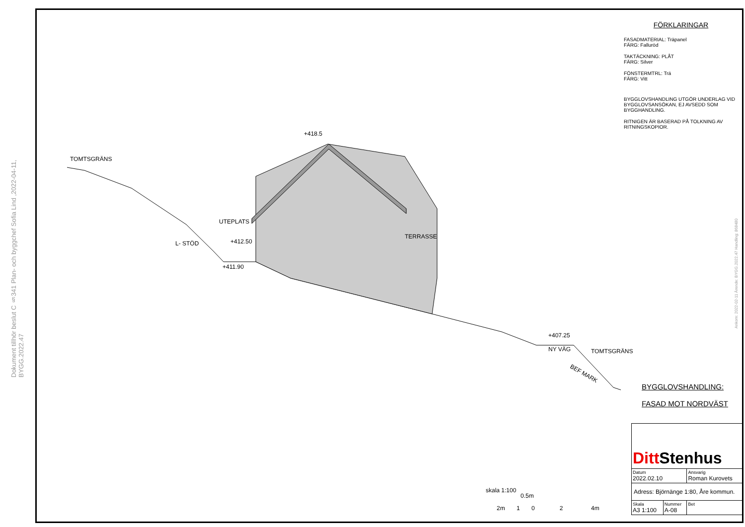Dokument tillhör beslut C §341 Plan- och byggchef Sofia Lind ,2022-04-11, BYGG.2022.47
Ankom: 2022-02-11 Ärende: BYGG.2022.47 Handling: 868480
FÖRKLARINGAR
FASADMATERIAL: Träpanel
FÄRG: Falluröd
TAKTÄCKNING: PLÅT
FÄRG: Silver
FÖNSTERMTRL: Trä
FÄRG: Vitt
BYGGLOVSHANDLING UTGÖR UNDERLAG VID BYGGLOVSANSÖKAN, EJ AVSEDD SOM BYGGHANDLING.
RITNIGEN ÄR BASERAD PÅ TOLKNING AV RITNINGSKOPIOR.
+418.5
TOMTSGRÄNS
UTEPLATS
TERRASSE
+412.50
L- STÖD
+411.90
+407.25
NY VÄG TOMTSGRÄNS
BEF MARK
BYGGLOVSHANDLING:
FASAD MOT NORDVÄST
skala 1:100
0.5m
2m 1 0 2 4m
| Ditt Stenhus | | |
| Datum 2022.02.10 | | Ansvarig Roman Kurovets |
| Adress: Björnänge 1:80, Åre kommun. | | |
| Skala A3 1:100 | Nummer A-08 | Bet |